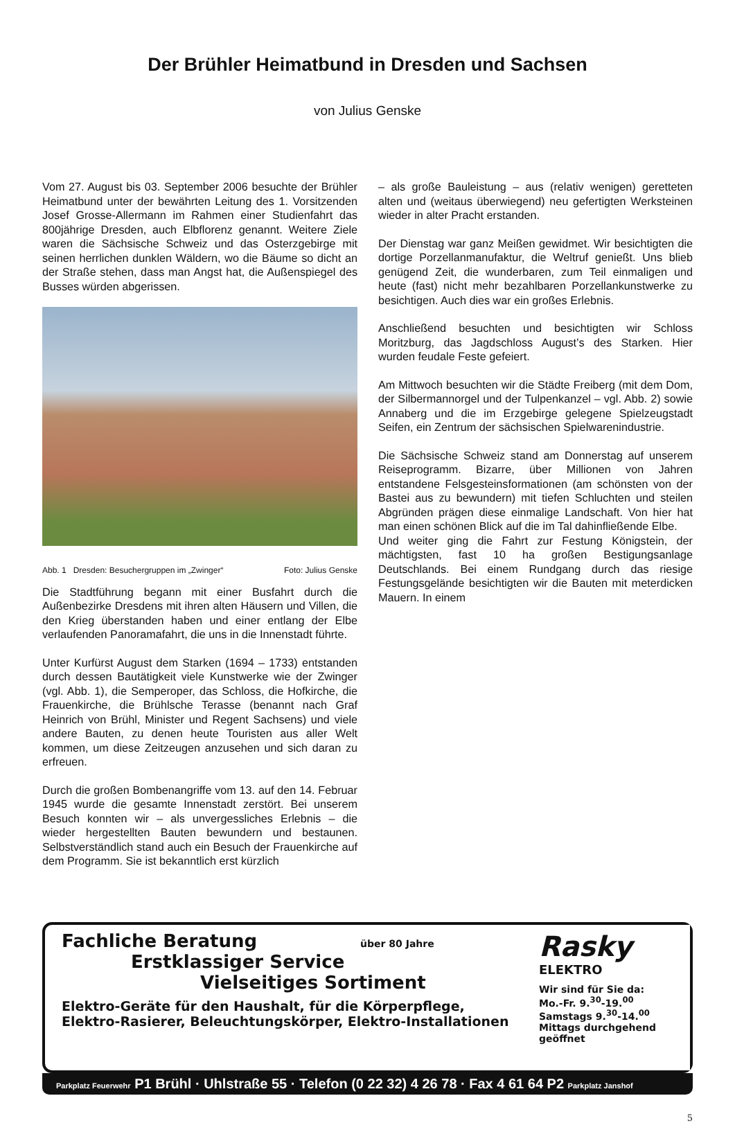Der Brühler Heimatbund in Dresden und Sachsen
von Julius Genske
Vom 27. August bis 03. September 2006 besuchte der Brühler Heimatbund unter der bewährten Leitung des 1. Vorsitzenden Josef Grosse-Allermann im Rahmen einer Studienfahrt das 800jährige Dresden, auch Elbflorenz genannt. Weitere Ziele waren die Sächsische Schweiz und das Osterzgebirge mit seinen herrlichen dunklen Wäldern, wo die Bäume so dicht an der Straße stehen, dass man Angst hat, die Außenspiegel des Busses würden abgerissen.
Abb. 1 Dresden: Besuchergruppen im „Zwinger“ Foto: Julius Genske
Die Stadtführung begann mit einer Busfahrt durch die Außenbezirke Dresdens mit ihren alten Häusern und Villen, die den Krieg überstanden haben und einer entlang der Elbe verlaufenden Panoramafahrt, die uns in die Innenstadt führte.
Unter Kurfürst August dem Starken (1694 – 1733) entstanden durch dessen Bautätigkeit viele Kunstwerke wie der Zwinger (vgl. Abb. 1), die Semperoper, das Schloss, die Hofkirche, die Frauenkirche, die Brühlsche Terasse (benannt nach Graf Heinrich von Brühl, Minister und Regent Sachsens) und viele andere Bauten, zu denen heute Touristen aus aller Welt kommen, um diese Zeitzeugen anzusehen und sich daran zu erfreuen.
Durch die großen Bombenangriffe vom 13. auf den 14. Februar 1945 wurde die gesamte Innenstadt zerstört. Bei unserem Besuch konnten wir – als unvergessliches Erlebnis – die wieder hergestellten Bauten bewundern und bestaunen. Selbstverständlich stand auch ein Besuch der Frauenkirche auf dem Programm. Sie ist bekanntlich erst kürzlich
– als große Bauleistung – aus (relativ wenigen) geretteten alten und (weitaus überwiegend) neu gefertigten Werksteinen wieder in alter Pracht erstanden.
Der Dienstag war ganz Meißen gewidmet. Wir besichtigten die dortige Porzellanmanufaktur, die Weltruf genießt. Uns blieb genügend Zeit, die wunderbaren, zum Teil einmaligen und heute (fast) nicht mehr bezahlbaren Porzellankunstwerke zu besichtigen. Auch dies war ein großes Erlebnis.
Anschließend besuchten und besichtigten wir Schloss Moritzburg, das Jagdschloss August’s des Starken. Hier wurden feudale Feste gefeiert.
Am Mittwoch besuchten wir die Städte Freiberg (mit dem Dom, der Silbermannorgel und der Tulpenkanzel – vgl. Abb. 2) sowie Annaberg und die im Erzgebirge gelegene Spielzeugstadt Seifen, ein Zentrum der sächsischen Spielwarenindustrie.
Die Sächsische Schweiz stand am Donnerstag auf unserem Reiseprogramm. Bizarre, über Millionen von Jahren entstandene Felsgesteinsformationen (am schönsten von der Bastei aus zu bewundern) mit tiefen Schluchten und steilen Abgründen prägen diese einmalige Landschaft. Von hier hat man einen schönen Blick auf die im Tal dahinfließende Elbe.
Und weiter ging die Fahrt zur Festung Königstein, der mächtigsten, fast 10 ha großen Bestigungsanlage Deutschlands. Bei einem Rundgang durch das riesige Festungsgelände besichtigten wir die Bauten mit meterdicken Mauern. In einem
Fachliche Beratung über 80 Jahre
Erstklassiger Service
Vielseitiges Sortiment
Elektro-Geräte für den Haushalt, für die Körperpflege,
Elektro-Rasierer, Beleuchtungskörper, Elektro-Installationen
Rasky
ELEKTRO
Wir sind für Sie da:
Mo.-Fr. 9.<sup>30</sup>-19.<sup>00</sup>
Samstags 9.<sup>30</sup>-14.<sup>00</sup>
Mittags durchgehend geöffnet
Parkplatz Feuerwehr P1 Brühl · Uhlstraße 55 · Telefon (0 22 32) 4 26 78 · Fax 4 61 64 P2 Parkplatz Janshof
5